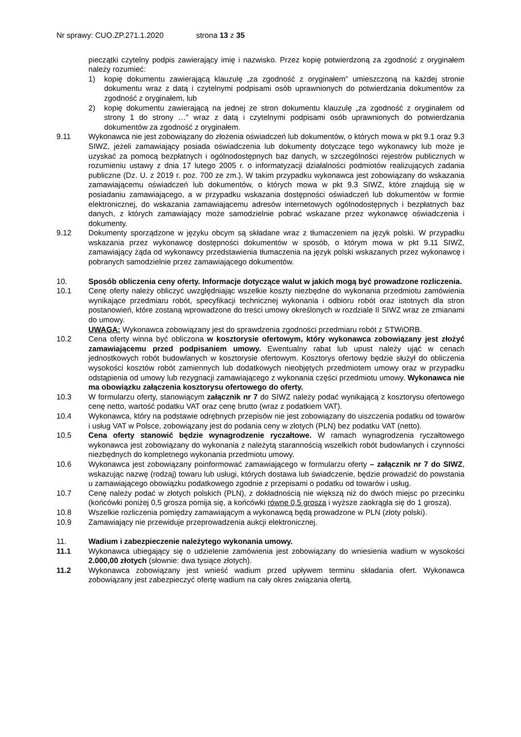Nr sprawy: CUO.ZP.271.1.2020 strona 13 z 35
pieczątki czytelny podpis zawierający imię i nazwisko. Przez kopię potwierdzoną za zgodność z oryginałem należy rozumieć:
1) kopię dokumentu zawierającą klauzulę „za zgodność z oryginałem” umieszczoną na każdej stronie dokumentu wraz z datą i czytelnymi podpisami osób uprawnionych do potwierdzania dokumentów za zgodność z oryginałem, lub
2) kopię dokumentu zawierającą na jednej ze stron dokumentu klauzulę „za zgodność z oryginałem od strony 1 do strony …” wraz z datą i czytelnymi podpisami osób uprawnionych do potwierdzania dokumentów za zgodność z oryginałem.
9.11 Wykonawca nie jest zobowiązany do złożenia oświadczeń lub dokumentów, o których mowa w pkt 9.1 oraz 9.3 SIWZ, jeżeli zamawiający posiada oświadczenia lub dokumenty dotyczące tego wykonawcy lub może je uzyskać za pomocą bezpłatnych i ogólnodostępnych baz danych, w szczególności rejestrów publicznych w rozumieniu ustawy z dnia 17 lutego 2005 r. o informatyzacji działalności podmiotów realizujących zadania publiczne (Dz. U. z 2019 r. poz. 700 ze zm.). W takim przypadku wykonawca jest zobowiązany do wskazania zamawiającemu oświadczeń lub dokumentów, o których mowa w pkt 9.3 SIWZ, które znajdują się w posiadaniu zamawiającego, a w przypadku wskazania dostępności oświadczeń lub dokumentów w formie elektronicznej, do wskazania zamawiającemu adresów internetowych ogólnodostępnych i bezpłatnych baz danych, z których zamawiający może samodzielnie pobrać wskazane przez wykonawcę oświadczenia i dokumenty.
9.12 Dokumenty sporządzone w języku obcym są składane wraz z tłumaczeniem na język polski. W przypadku wskazania przez wykonawcę dostępności dokumentów w sposób, o którym mowa w pkt 9.11 SIWZ, zamawiający żąda od wykonawcy przedstawienia tłumaczenia na język polski wskazanych przez wykonawcę i pobranych samodzielnie przez zamawiającego dokumentów.
10. Sposób obliczenia ceny oferty. Informacje dotyczące walut w jakich mogą być prowadzone rozliczenia.
10.1 Cenę oferty należy obliczyć uwzględniając wszelkie koszty niezbędne do wykonania przedmiotu zamówienia wynikające przedmiaru robót, specyfikacji technicznej wykonania i odbioru robót oraz istotnych dla stron postanowień, które zostaną wprowadzone do treści umowy określonych w rozdziale II SIWZ wraz ze zmianami do umowy.
UWAGA: Wykonawca zobowiązany jest do sprawdzenia zgodności przedmiaru robót z STWiORB.
10.2 Cena oferty winna być obliczona w kosztorysie ofertowym, który wykonawca zobowiązany jest złożyć zamawiającemu przed podpisaniem umowy. Ewentualny rabat lub upust należy ująć w cenach jednostkowych robót budowlanych w kosztorysie ofertowym. Kosztorys ofertowy będzie służył do obliczenia wysokości kosztów robót zamiennych lub dodatkowych nieobjętych przedmiotem umowy oraz w przypadku odstąpienia od umowy lub rezygnacji zamawiającego z wykonania części przedmiotu umowy. Wykonawca nie ma obowiązku załączenia kosztorysu ofertowego do oferty.
10.3 W formularzu oferty, stanowiącym załącznik nr 7 do SIWZ należy podać wynikającą z kosztorysu ofertowego cenę netto, wartość podatku VAT oraz cenę brutto (wraz z podatkiem VAT).
10.4 Wykonawca, który na podstawie odrębnych przepisów nie jest zobowiązany do uiszczenia podatku od towarów i usług VAT w Polsce, zobowiązany jest do podania ceny w złotych (PLN) bez podatku VAT (netto).
10.5 Cena oferty stanowić będzie wynagrodzenie ryczałtowe. W ramach wynagrodzenia ryczałtowego wykonawca jest zobowiązany do wykonania z należytą starannością wszelkich robót budowlanych i czynności niezbędnych do kompletnego wykonania przedmiotu umowy.
10.6 Wykonawca jest zobowiązany poinformować zamawiającego w formularzu oferty – załącznik nr 7 do SIWZ, wskazując nazwę (rodzaj) towaru lub usługi, których dostawa lub świadczenie, będzie prowadzić do powstania u zamawiającego obowiązku podatkowego zgodnie z przepisami o podatku od towarów i usług.
10.7 Cenę należy podać w złotych polskich (PLN), z dokładnością nie większą niż do dwóch miejsc po przecinku (końcówki poniżej 0,5 grosza pomija się, a końcówki równe 0,5 grosza i wyższe zaokrągla się do 1 grosza).
10.8 Wszelkie rozliczenia pomiędzy zamawiającym a wykonawcą będą prowadzone w PLN (złoty polski).
10.9 Zamawiający nie przewiduje przeprowadzenia aukcji elektronicznej.
11. Wadium i zabezpieczenie należytego wykonania umowy.
11.1 Wykonawca ubiegający się o udzielenie zamówienia jest zobowiązany do wniesienia wadium w wysokości 2.000,00 złotych (słownie: dwa tysiące złotych).
11.2 Wykonawca zobowiązany jest wnieść wadium przed upływem terminu składania ofert. Wykonawca zobowiązany jest zabezpieczyć ofertę wadium na cały okres związania ofertą.